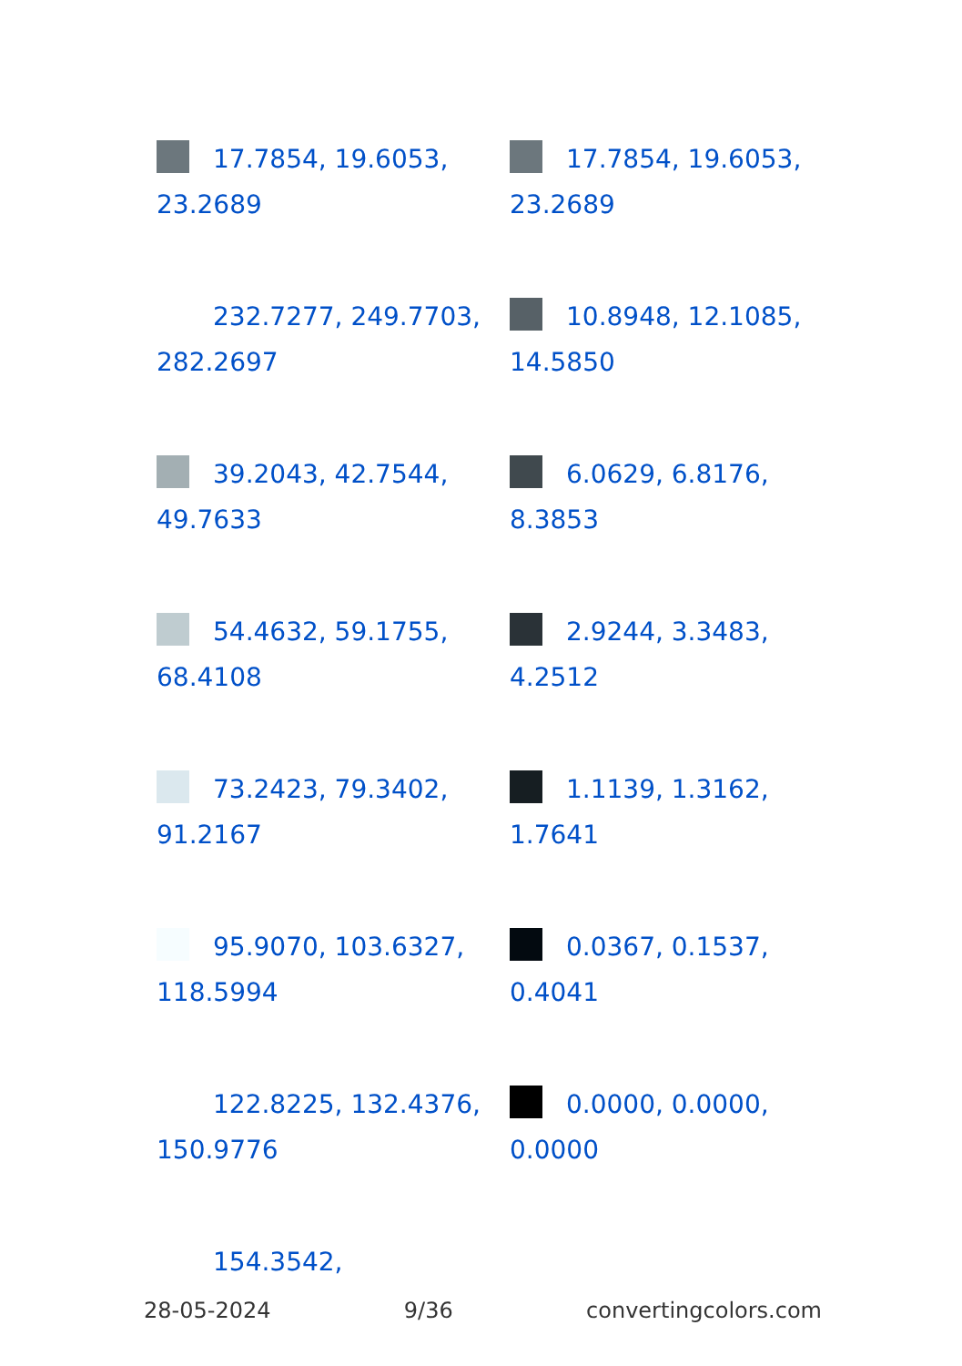17.7854, 19.6053, 23.2689
17.7854, 19.6053, 23.2689
232.7277, 249.7703, 282.2697
10.8948, 12.1085, 14.5850
39.2043, 42.7544, 49.7633
6.0629, 6.8176, 8.3853
54.4632, 59.1755, 68.4108
2.9244, 3.3483, 4.2512
73.2423, 79.3402, 91.2167
1.1139, 1.3162, 1.7641
95.9070, 103.6327, 118.5994
0.0367, 0.1537, 0.4041
122.8225, 132.4376, 150.9776
0.0000, 0.0000, 0.0000
154.3542,
28-05-2024 9/36 convertingcolors.com